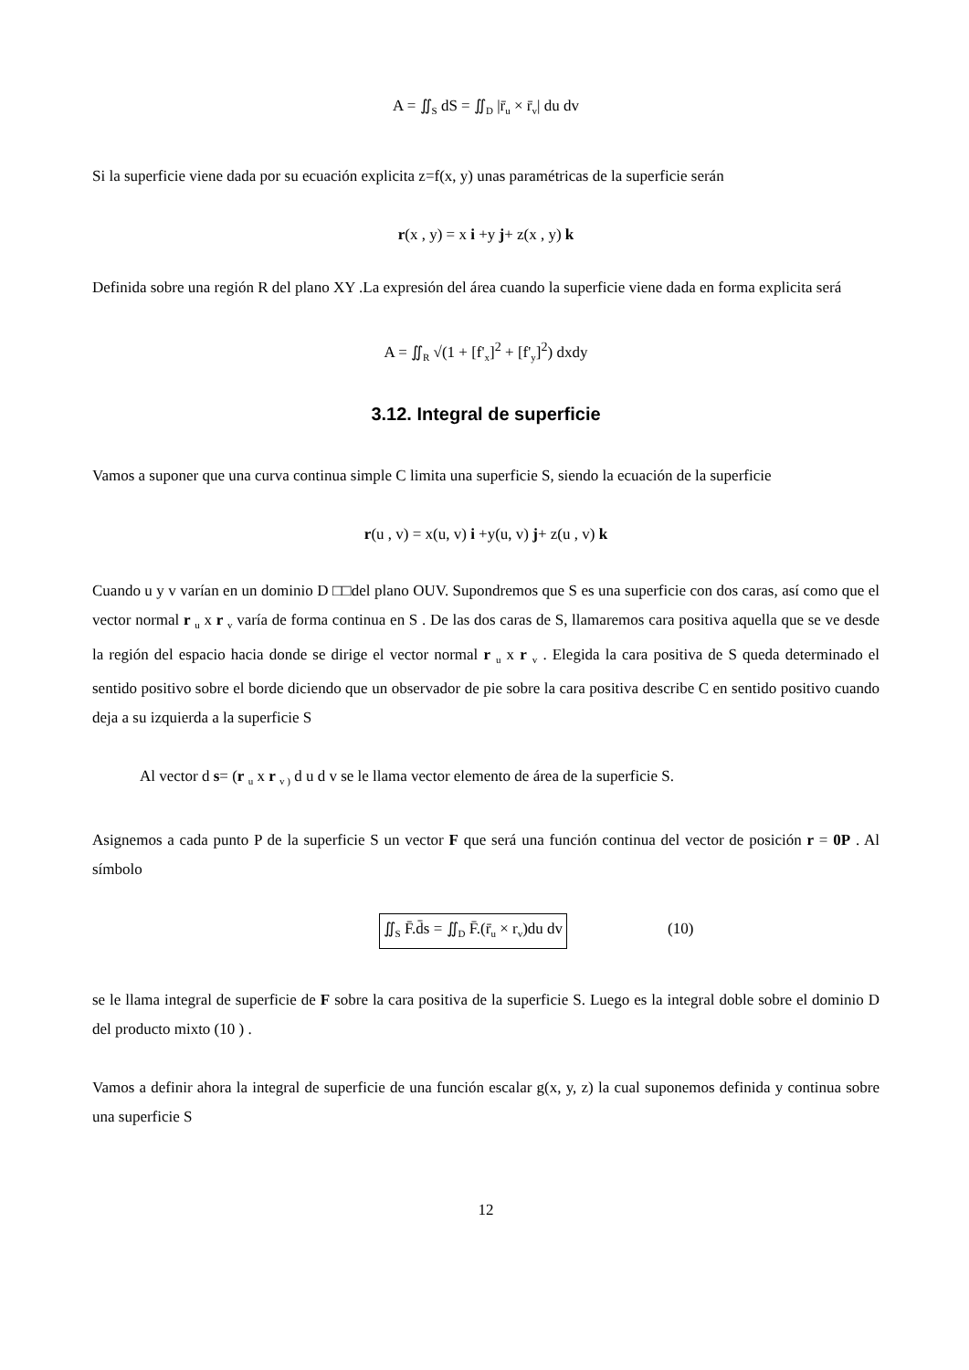A = ∬<sub>S</sub> dS = ∬<sub>D</sub> |r̄<sub>u</sub> × r̄<sub>v</sub>| du dv
Si la superficie viene dada por su ecuación explicita z=f(x, y) unas paramétricas de la superficie serán
r(x , y) = x i +y j+ z(x , y) k
Definida sobre una región R del plano XY .La expresión del área cuando la superficie viene dada en forma explicita será
A = ∬<sub>R</sub> √(1 + [f'<sub>x</sub>]<sup>2</sup> + [f'<sub>y</sub>]<sup>2</sup>) dxdy
3.12. Integral de superficie
Vamos a suponer que una curva continua simple C limita una superficie S, siendo la ecuación de la superficie
r(u , v) = x(u, v) i +y(u, v) j+ z(u , v) k
Cuando u y v varían en un dominio D □□del plano OUV. Supondremos que S es una superficie con dos caras, así como que el vector normal r <sub>u</sub> x r <sub>v</sub> varía de forma continua en S . De las dos caras de S, llamaremos cara positiva aquella que se ve desde la región del espacio hacia donde se dirige el vector normal r <sub>u</sub> x r <sub>v</sub> . Elegida la cara positiva de S queda determinado el sentido positivo sobre el borde diciendo que un observador de pie sobre la cara positiva describe C en sentido positivo cuando deja a su izquierda a la superficie S
Al vector d s= (r <sub>u</sub> x r <sub>v )</sub> d u d v se le llama vector elemento de área de la superficie S.
Asignemos a cada punto P de la superficie S un vector F que será una función continua del vector de posición r = 0P . Al símbolo
∬<sub>S</sub> F̄.d̄s = ∬<sub>D</sub> F̄.(r̄<sub>u</sub> × r<sub>v</sub>)du dv (10)
se le llama integral de superficie de F sobre la cara positiva de la superficie S. Luego es la integral doble sobre el dominio D del producto mixto (10 ) .
Vamos a definir ahora la integral de superficie de una función escalar g(x, y, z) la cual suponemos definida y continua sobre una superficie S
12